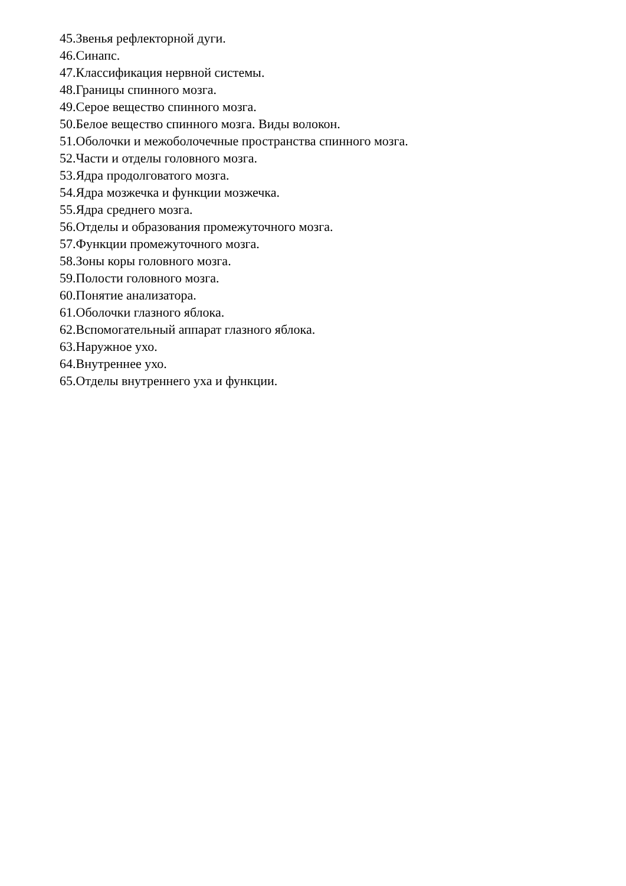45.Звенья рефлекторной дуги.
46.Синапс.
47.Классификация нервной системы.
48.Границы спинного мозга.
49.Серое вещество спинного мозга.
50.Белое вещество спинного мозга. Виды волокон.
51.Оболочки и межоболочечные пространства спинного мозга.
52.Части и отделы головного мозга.
53.Ядра продолговатого мозга.
54.Ядра мозжечка и функции мозжечка.
55.Ядра среднего мозга.
56.Отделы и образования промежуточного мозга.
57.Функции промежуточного мозга.
58.Зоны коры головного мозга.
59.Полости головного мозга.
60.Понятие анализатора.
61.Оболочки глазного яблока.
62.Вспомогательный аппарат глазного яблока.
63.Наружное ухо.
64.Внутреннее ухо.
65.Отделы внутреннего уха и функции.